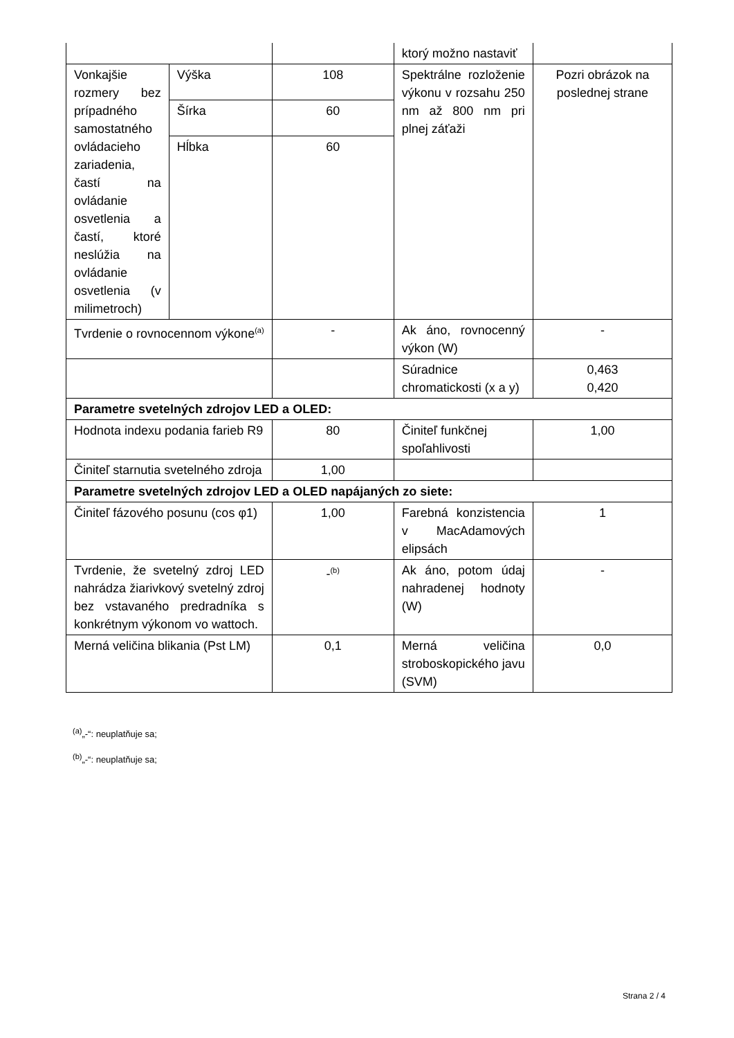| | | | ktorý možno nastaviť | |
| Vonkajšie rozmery bez prípadného samostatného ovládacieho zariadenia, častí na ovládanie osvetlenia a častí, ktoré neslúžia na ovládanie osvetlenia (v milimetroch) | Výška | 108 | Spektrálne rozloženie výkonu v rozsahu 250 nm až 800 nm pri plnej záťaži | Pozri obrázok na poslednej strane |
| | Šírka | 60 | | |
| | Hĺbka | 60 | | |
| Tvrdenie o rovnocennom výkone<sup>(a)</sup> | | - | Ak áno, rovnocenný výkon (W) | - |
| | | | Súradnice chromatickosti (x a y) | 0,463 0,420 |
| Parametre svetelných zdrojov LED a OLED: | | | | |
| Hodnota indexu podania farieb R9 | | 80 | Činiteľ funkčnej spoľahlivosti | 1,00 |
| Činiteľ starnutia svetelného zdroja | | 1,00 | | |
| Parametre svetelných zdrojov LED a OLED napájaných zo siete: | | | | |
| Činiteľ fázového posunu (cos φ1) | | 1,00 | Farebná konzistencia v MacAdamových elipsách | 1 |
| Tvrdenie, že svetelný zdroj LED nahrádza žiarivkový svetelný zdroj bez vstavaného predradníka s konkrétnym výkonom vo wattoch. | | -<sup>(b)</sup> | Ak áno, potom údaj nahradenej hodnoty (W) | - |
| Merná veličina blikania (Pst LM) | | 0,1 | Merná veličina stroboskopického javu (SVM) | 0,0 |
<sup>(a)</sup>„-“: neuplatňuje sa;
<sup>(b)</sup>„-“: neuplatňuje sa;
Strana 2 / 4